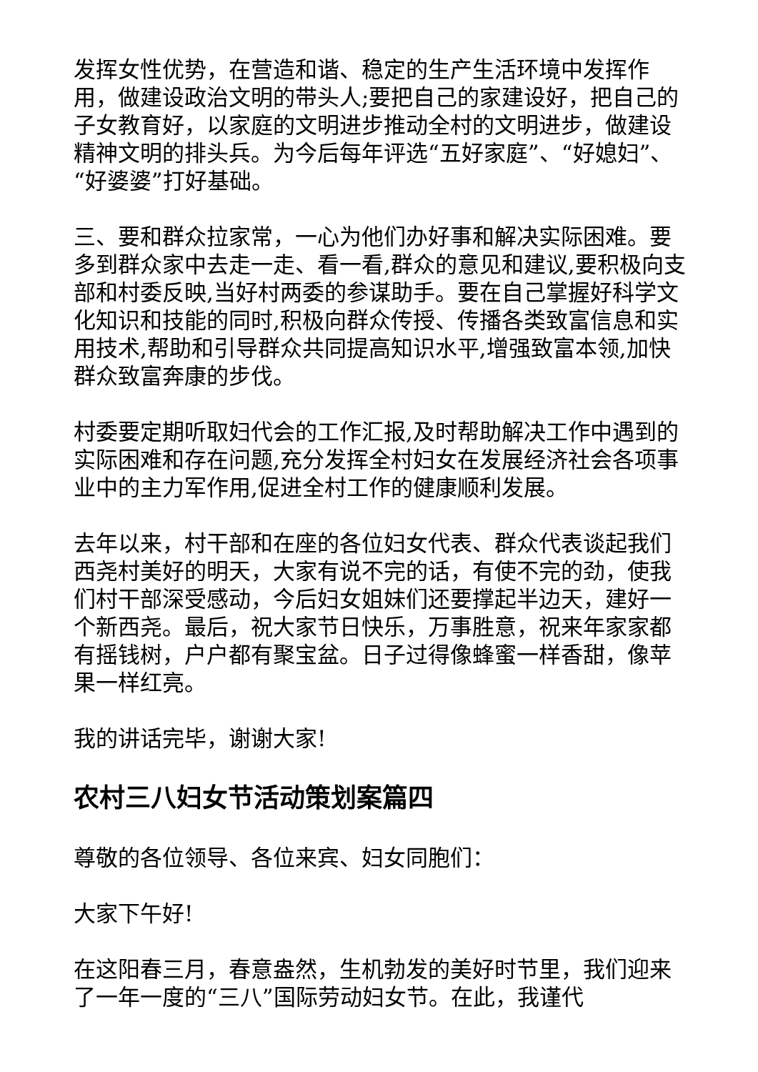发挥女性优势，在营造和谐、稳定的生产生活环境中发挥作用，做建设政治文明的带头人;要把自己的家建设好，把自己的子女教育好，以家庭的文明进步推动全村的文明进步，做建设精神文明的排头兵。为今后每年评选“五好家庭”、“好媳妇”、“好婆婆”打好基础。
三、要和群众拉家常，一心为他们办好事和解决实际困难。要多到群众家中去走一走、看一看,群众的意见和建议,要积极向支部和村委反映,当好村两委的参谋助手。要在自己掌握好科学文化知识和技能的同时,积极向群众传授、传播各类致富信息和实用技术,帮助和引导群众共同提高知识水平,增强致富本领,加快群众致富奔康的步伐。
村委要定期听取妇代会的工作汇报,及时帮助解决工作中遇到的实际困难和存在问题,充分发挥全村妇女在发展经济社会各项事业中的主力军作用,促进全村工作的健康顺利发展。
去年以来，村干部和在座的各位妇女代表、群众代表谈起我们西尧村美好的明天，大家有说不完的话，有使不完的劲，使我们村干部深受感动，今后妇女姐妹们还要撑起半边天，建好一个新西尧。最后，祝大家节日快乐，万事胜意，祝来年家家都有摇钱树，户户都有聚宝盆。日子过得像蜂蜜一样香甜，像苹果一样红亮。
我的讲话完毕，谢谢大家!
农村三八妇女节活动策划案篇四
尊敬的各位领导、各位来宾、妇女同胞们：
大家下午好!
在这阳春三月，春意盎然，生机勃发的美好时节里，我们迎来了一年一度的“三八”国际劳动妇女节。在此，我谨代